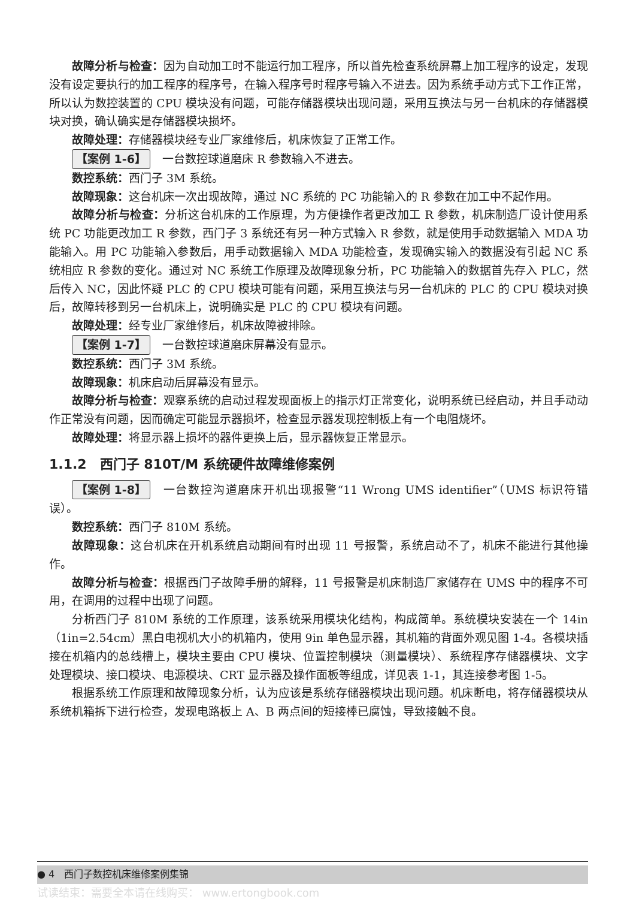故障分析与检查：因为自动加工时不能运行加工程序，所以首先检查系统屏幕上加工程序的设定，发现没有设定要执行的加工程序的程序号，在输入程序号时程序号输入不进去。因为系统手动方式下工作正常，所以认为数控装置的 CPU 模块没有问题，可能存储器模块出现问题，采用互换法与另一台机床的存储器模块对换，确认确实是存储器模块损坏。
故障处理：存储器模块经专业厂家维修后，机床恢复了正常工作。
【案例 1-6】 一台数控球道磨床 R 参数输入不进去。
数控系统：西门子 3M 系统。
故障现象：这台机床一次出现故障，通过 NC 系统的 PC 功能输入的 R 参数在加工中不起作用。
故障分析与检查：分析这台机床的工作原理，为方便操作者更改加工 R 参数，机床制造厂设计使用系统 PC 功能更改加工 R 参数，西门子 3 系统还有另一种方式输入 R 参数，就是使用手动数据输入 MDA 功能输入。用 PC 功能输入参数后，用手动数据输入 MDA 功能检查，发现确实输入的数据没有引起 NC 系统相应 R 参数的变化。通过对 NC 系统工作原理及故障现象分析，PC 功能输入的数据首先存入 PLC，然后传入 NC，因此怀疑 PLC 的 CPU 模块可能有问题，采用互换法与另一台机床的 PLC 的 CPU 模块对换后，故障转移到另一台机床上，说明确实是 PLC 的 CPU 模块有问题。
故障处理：经专业厂家维修后，机床故障被排除。
【案例 1-7】 一台数控球道磨床屏幕没有显示。
数控系统：西门子 3M 系统。
故障现象：机床启动后屏幕没有显示。
故障分析与检查：观察系统的启动过程发现面板上的指示灯正常变化，说明系统已经启动，并且手动动作正常没有问题，因而确定可能显示器损坏，检查显示器发现控制板上有一个电阻烧坏。
故障处理：将显示器上损坏的器件更换上后，显示器恢复正常显示。
1.1.2　西门子 810T/M 系统硬件故障维修案例
【案例 1-8】 一台数控沟道磨床开机出现报警“11 Wrong UMS identifier”（UMS 标识符错误）。
数控系统：西门子 810M 系统。
故障现象：这台机床在开机系统启动期间有时出现 11 号报警，系统启动不了，机床不能进行其他操作。
故障分析与检查：根据西门子故障手册的解释，11 号报警是机床制造厂家储存在 UMS 中的程序不可用，在调用的过程中出现了问题。
分析西门子 810M 系统的工作原理，该系统采用模块化结构，构成简单。系统模块安装在一个 14in（1in=2.54cm）黑白电视机大小的机箱内，使用 9in 单色显示器，其机箱的背面外观见图 1-4。各模块插接在机箱内的总线槽上，模块主要由 CPU 模块、位置控制模块（测量模块）、系统程序存储器模块、文字处理模块、接口模块、电源模块、CRT 显示器及操作面板等组成，详见表 1-1，其连接参考图 1-5。
根据系统工作原理和故障现象分析，认为应该是系统存储器模块出现问题。机床断电，将存储器模块从系统机箱拆下进行检查，发现电路板上 A、B 两点间的短接棒已腐蚀，导致接触不良。
● 4　西门子数控机床维修案例集锦
试读结束：需要全本请在线购买： www.ertongbook.com